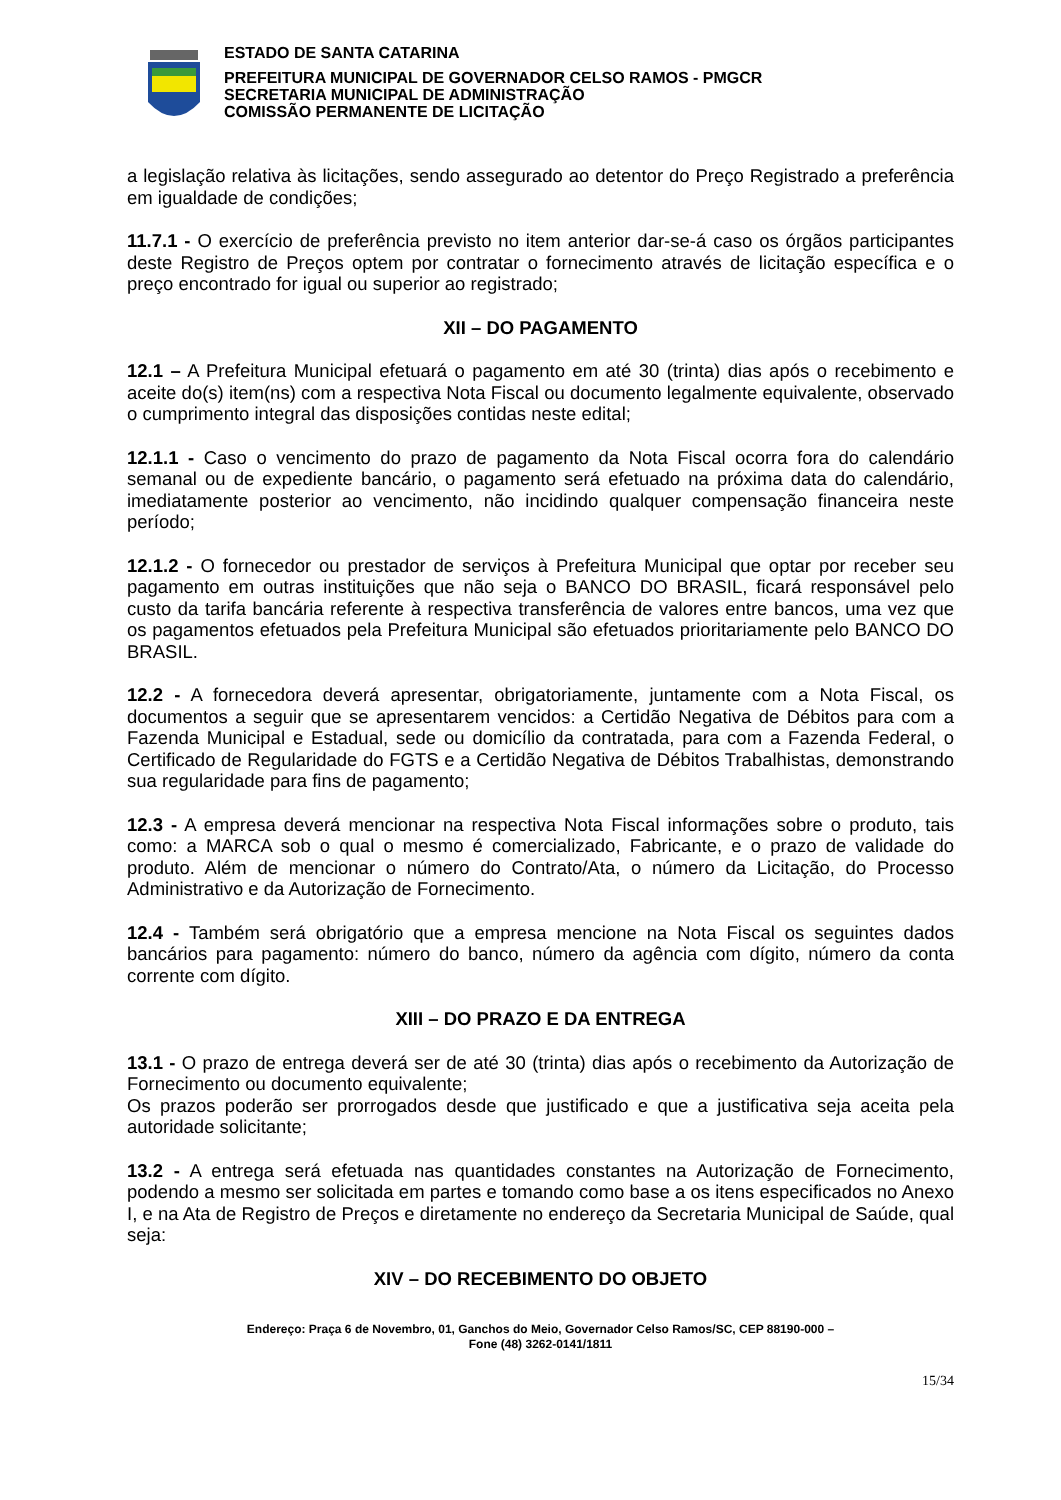ESTADO DE SANTA CATARINA
PREFEITURA MUNICIPAL DE GOVERNADOR CELSO RAMOS - PMGCR
SECRETARIA MUNICIPAL DE ADMINISTRAÇÃO
COMISSÃO PERMANENTE DE LICITAÇÃO
a legislação relativa às licitações, sendo assegurado ao detentor do Preço Registrado a preferência em igualdade de condições;
11.7.1 - O exercício de preferência previsto no item anterior dar-se-á caso os órgãos participantes deste Registro de Preços optem por contratar o fornecimento através de licitação específica e o preço encontrado for igual ou superior ao registrado;
XII – DO PAGAMENTO
12.1 – A Prefeitura Municipal efetuará o pagamento em até 30 (trinta) dias após o recebimento e aceite do(s) item(ns) com a respectiva Nota Fiscal ou documento legalmente equivalente, observado o cumprimento integral das disposições contidas neste edital;
12.1.1 - Caso o vencimento do prazo de pagamento da Nota Fiscal ocorra fora do calendário semanal ou de expediente bancário, o pagamento será efetuado na próxima data do calendário, imediatamente posterior ao vencimento, não incidindo qualquer compensação financeira neste período;
12.1.2 - O fornecedor ou prestador de serviços à Prefeitura Municipal que optar por receber seu pagamento em outras instituições que não seja o BANCO DO BRASIL, ficará responsável pelo custo da tarifa bancária referente à respectiva transferência de valores entre bancos, uma vez que os pagamentos efetuados pela Prefeitura Municipal são efetuados prioritariamente pelo BANCO DO BRASIL.
12.2 - A fornecedora deverá apresentar, obrigatoriamente, juntamente com a Nota Fiscal, os documentos a seguir que se apresentarem vencidos: a Certidão Negativa de Débitos para com a Fazenda Municipal e Estadual, sede ou domicílio da contratada, para com a Fazenda Federal, o Certificado de Regularidade do FGTS e a Certidão Negativa de Débitos Trabalhistas, demonstrando sua regularidade para fins de pagamento;
12.3 - A empresa deverá mencionar na respectiva Nota Fiscal informações sobre o produto, tais como: a MARCA sob o qual o mesmo é comercializado, Fabricante, e o prazo de validade do produto. Além de mencionar o número do Contrato/Ata, o número da Licitação, do Processo Administrativo e da Autorização de Fornecimento.
12.4 - Também será obrigatório que a empresa mencione na Nota Fiscal os seguintes dados bancários para pagamento: número do banco, número da agência com dígito, número da conta corrente com dígito.
XIII – DO PRAZO E DA ENTREGA
13.1 - O prazo de entrega deverá ser de até 30 (trinta) dias após o recebimento da Autorização de Fornecimento ou documento equivalente;
Os prazos poderão ser prorrogados desde que justificado e que a justificativa seja aceita pela autoridade solicitante;
13.2 - A entrega será efetuada nas quantidades constantes na Autorização de Fornecimento, podendo a mesmo ser solicitada em partes e tomando como base a os itens especificados no Anexo I, e na Ata de Registro de Preços e diretamente no endereço da Secretaria Municipal de Saúde, qual seja:
XIV – DO RECEBIMENTO DO OBJETO
Endereço: Praça 6 de Novembro, 01, Ganchos do Meio, Governador Celso Ramos/SC, CEP 88190-000 –
Fone (48) 3262-0141/1811
15/34